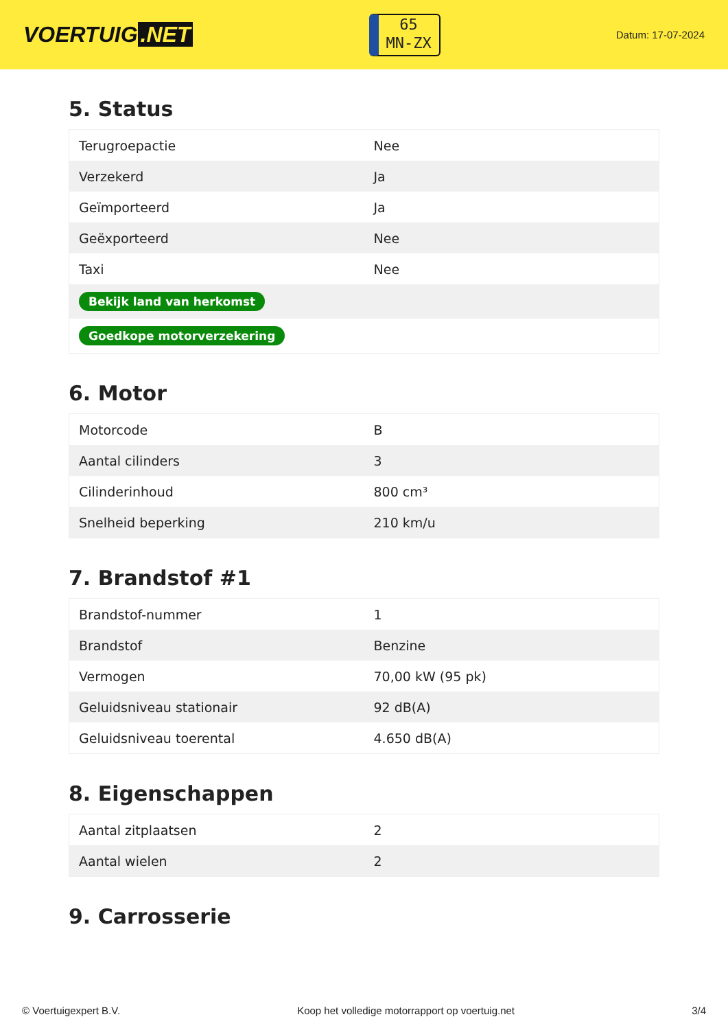VOERTUIG.NET
65
MN-ZX
Datum: 17-07-2024
5. Status
| Terugroepactie | Nee |
| Verzekerd | Ja |
| Geïmporteerd | Ja |
| Geëxporteerd | Nee |
| Taxi | Nee |
| Bekijk land van herkomst | |
| Goedkope motorverzekering | |
6. Motor
| Motorcode | B |
| Aantal cilinders | 3 |
| Cilinderinhoud | 800 cm³ |
| Snelheid beperking | 210 km/u |
7. Brandstof #1
| Brandstof-nummer | 1 |
| Brandstof | Benzine |
| Vermogen | 70,00 kW (95 pk) |
| Geluidsniveau stationair | 92 dB(A) |
| Geluidsniveau toerental | 4.650 dB(A) |
8. Eigenschappen
| Aantal zitplaatsen | 2 |
| Aantal wielen | 2 |
9. Carrosserie
© Voertuigexpert B.V. Koop het volledige motorrapport op voertuig.net 3/4